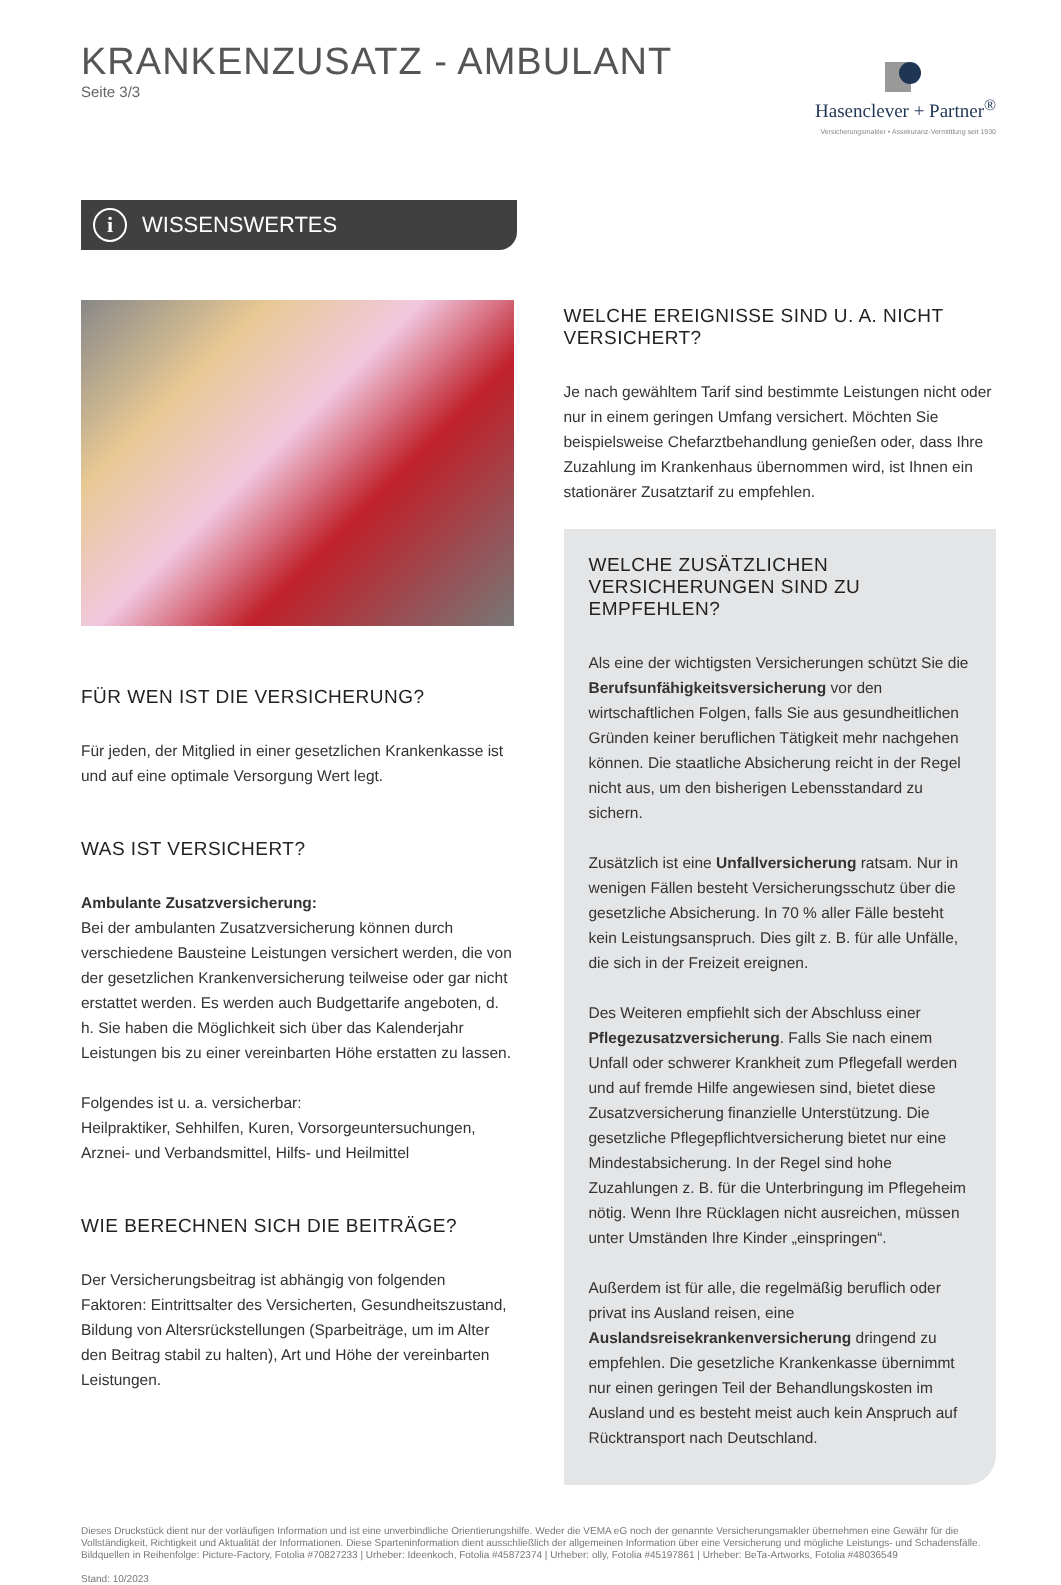KRANKENZUSATZ - AMBULANT
Seite 3/3
Hasenclever + Partner<sup>®</sup>
Versicherungsmakler • Assekuranz-Vermittlung seit 1930
i
WISSENSWERTES
FÜR WEN IST DIE VERSICHERUNG?
Für jeden, der Mitglied in einer gesetzlichen Krankenkasse ist und auf eine optimale Versorgung Wert legt.
WAS IST VERSICHERT?
Ambulante Zusatzversicherung:
Bei der ambulanten Zusatzversicherung können durch verschiedene Bausteine Leistungen versichert werden, die von der gesetzlichen Krankenversicherung teilweise oder gar nicht erstattet werden. Es werden auch Budgettarife angeboten, d. h. Sie haben die Möglichkeit sich über das Kalenderjahr Leistungen bis zu einer vereinbarten Höhe erstatten zu lassen.
Folgendes ist u. a. versicherbar:
Heilpraktiker, Sehhilfen, Kuren, Vorsorgeuntersuchungen, Arznei- und Verbandsmittel, Hilfs- und Heilmittel
WIE BERECHNEN SICH DIE BEITRÄGE?
Der Versicherungsbeitrag ist abhängig von folgenden Faktoren: Eintrittsalter des Versicherten, Gesundheitszustand, Bildung von Altersrückstellungen (Sparbeiträge, um im Alter den Beitrag stabil zu halten), Art und Höhe der vereinbarten Leistungen.
WELCHE EREIGNISSE SIND U. A. NICHT VERSICHERT?
Je nach gewähltem Tarif sind bestimmte Leistungen nicht oder nur in einem geringen Umfang versichert. Möchten Sie beispielsweise Chefarztbehandlung genießen oder, dass Ihre Zuzahlung im Krankenhaus übernommen wird, ist Ihnen ein stationärer Zusatztarif zu empfehlen.
WELCHE ZUSÄTZLICHEN VERSICHERUNGEN SIND ZU EMPFEHLEN?
Als eine der wichtigsten Versicherungen schützt Sie die Berufsunfähigkeitsversicherung vor den wirtschaftlichen Folgen, falls Sie aus gesundheitlichen Gründen keiner beruflichen Tätigkeit mehr nachgehen können. Die staatliche Absicherung reicht in der Regel nicht aus, um den bisherigen Lebensstandard zu sichern.
Zusätzlich ist eine Unfallversicherung ratsam. Nur in wenigen Fällen besteht Versicherungsschutz über die gesetzliche Absicherung. In 70 % aller Fälle besteht kein Leistungsanspruch. Dies gilt z. B. für alle Unfälle, die sich in der Freizeit ereignen.
Des Weiteren empfiehlt sich der Abschluss einer Pflegezusatzversicherung. Falls Sie nach einem Unfall oder schwerer Krankheit zum Pflegefall werden und auf fremde Hilfe angewiesen sind, bietet diese Zusatzversicherung finanzielle Unterstützung. Die gesetzliche Pflegepflichtversicherung bietet nur eine Mindestabsicherung. In der Regel sind hohe Zuzahlungen z. B. für die Unterbringung im Pflegeheim nötig. Wenn Ihre Rücklagen nicht ausreichen, müssen unter Umständen Ihre Kinder „einspringen“.
Außerdem ist für alle, die regelmäßig beruflich oder privat ins Ausland reisen, eine Auslandsreisekrankenversicherung dringend zu empfehlen. Die gesetzliche Krankenkasse übernimmt nur einen geringen Teil der Behandlungskosten im Ausland und es besteht meist auch kein Anspruch auf Rücktransport nach Deutschland.
Dieses Druckstück dient nur der vorläufigen Information und ist eine unverbindliche Orientierungshilfe. Weder die VEMA eG noch der genannte Versicherungsmakler übernehmen eine Gewähr für die Vollständigkeit, Richtigkeit und Aktualität der Informationen. Diese Sparteninformation dient ausschließlich der allgemeinen Information über eine Versicherung und mögliche Leistungs- und Schadensfälle.
Bildquellen in Reihenfolge: Picture-Factory, Fotolia #70827233 | Urheber: Ideenkoch, Fotolia #45872374 | Urheber: olly, Fotolia #45197861 | Urheber: BeTa-Artworks, Fotolia #48036549
Stand: 10/2023